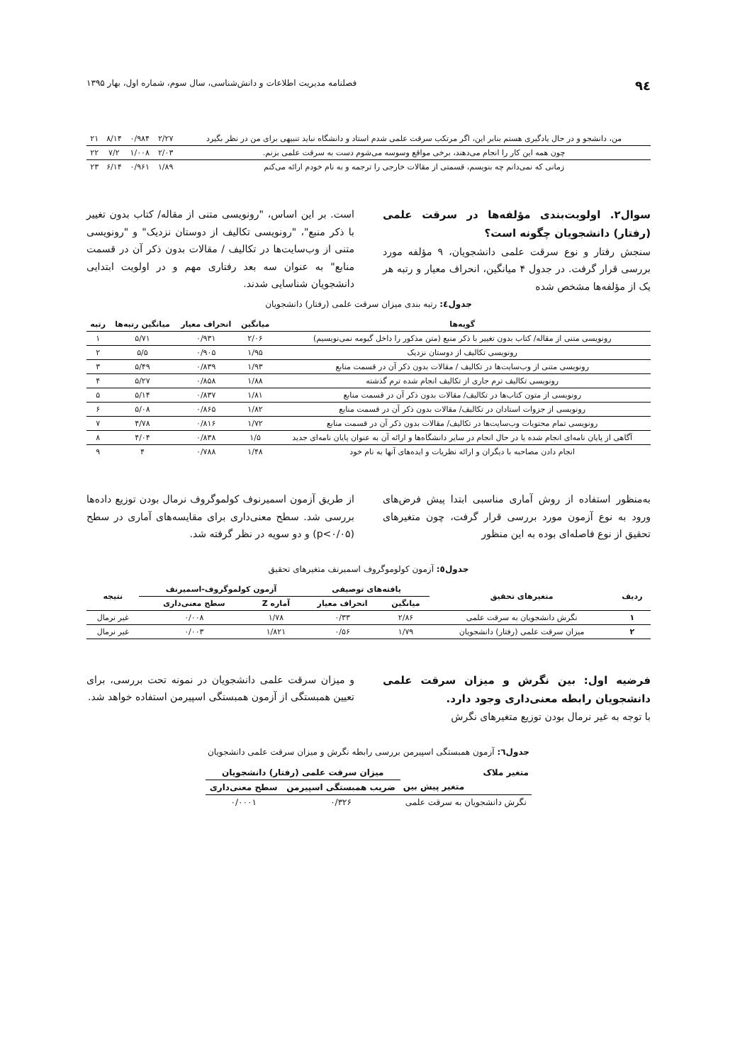۹٤ فصلنامه مدیریت اطلاعات و دانش‌شناسی، سال سوم، شماره اول، بهار ۱۳۹۵
| من، دانشجو و در حال یادگیری هستم بنابر این، اگر مرتکب سرقت علمی شدم استاد و دانشگاه نباید تنبیهی برای من در نظر بگیرد | ۲/۲۷ | ۰/۹۸۴ | ۸/۱۴ | ۲۱ |
| چون همه این کار را انجام می‌دهند، برخی مواقع وسوسه می‌شوم دست به سرقت علمی بزنم. | ۲/۰۳ | ۱/۰۰۸ | ۷/۲ | ۲۲ |
| زمانی که نمی‌دانم چه بنویسم، قسمتی از مقالات خارجی را ترجمه و به نام خودم ارائه می‌کنم | ۱/۸۹ | ۰/۹۶۱ | ۶/۱۴ | ۲۳ |
سوال۲. اولویت‌بندی مؤلفه‌ها در سرقت علمی (رفتار) دانشجویان چگونه است؟
سنجش رفتار و نوع سرقت علمی دانشجویان، ۹ مؤلفه مورد بررسی قرار گرفت. در جدول ۴ میانگین، انحراف معیار و رتبه هر یک از مؤلفه‌ها مشخص شده
است. بر این اساس، "رونویسی متنی از مقاله/ کتاب بدون تغییر با ذکر منبع"، "رونویسی تکالیف از دوستان نزدیک" و "رونویسی متنی از وب‌سایت‌ها در تکالیف / مقالات بدون ذکر آن در قسمت منابع" به عنوان سه بعد رفتاری مهم و در اولویت ابتدایی دانشجویان شناسایی شدند.
جدول٤: رتبه بندی میزان سرقت علمی (رفتار) دانشجویان
| گویه‌ها | میانگین | انحراف معیار | میانگین رتبه‌ها | رتبه |
| --- | --- | --- | --- | --- |
| رونویسی متنی از مقاله/ کتاب بدون تغییر با ذکر منبع (متن مذکور را داخل گیومه نمی‌نویسیم) | ۲/۰۶ | ۰/۹۳۱ | ۵/۷۱ | ۱ |
| رونویسی تکالیف از دوستان نزدیک | ۱/۹۵ | ۰/۹۰۵ | ۵/۵ | ۲ |
| رونویسی متنی از وب‌سایت‌ها در تکالیف / مقالات بدون ذکر آن در قسمت منابع | ۱/۹۳ | ۰/۸۳۹ | ۵/۴۹ | ۳ |
| رونویسی تکالیف ترم جاری از تکالیف انجام شده ترم گذشته | ۱/۸۸ | ۰/۸۵۸ | ۵/۲۷ | ۴ |
| رونویسی از متون کتاب‌ها در تکالیف/ مقالات بدون ذکر آن در قسمت منابع | ۱/۸۱ | ۰/۸۳۷ | ۵/۱۴ | ۵ |
| رونویسی از جزوات استادان در تکالیف/ مقالات بدون ذکر آن در قسمت منابع | ۱/۸۲ | ۰/۸۶۵ | ۵/۰۸ | ۶ |
| رونویسی تمام محتویات وب‌سایت‌ها در تکالیف/ مقالات بدون ذکر آن در قسمت منابع | ۱/۷۲ | ۰/۸۱۶ | ۴/۷۸ | ۷ |
| آگاهی از پایان نامه‌ای انجام شده یا در حال انجام در سایر دانشگاه‌ها و ارائه آن به عنوان پایان نامه‌ای جدید | ۱/۵ | ۰/۸۳۸ | ۴/۰۴ | ۸ |
| انجام دادن مصاحبه با دیگران و ارائه نظریات و ایده‌های آنها به نام خود | ۱/۴۸ | ۰/۷۸۸ | ۴ | ۹ |
به‌منظور استفاده از روش آماری مناسبی ابتدا پیش فرض‌های ورود به نوع آزمون مورد بررسی قرار گرفت، چون متغیرهای تحقیق از نوع فاصله‌ای بوده به این منظور
از طریق آزمون اسمیرنوف کولموگروف نرمال بودن توزیع داده‌ها بررسی شد. سطح معنی‌داری برای مقایسه‌های آماری در سطح (p<۰/۰۵) و دو سویه در نظر گرفته شد.
جدول٥: آزمون کولوموگروف اسمیرنف متغیرهای تحقیق
| ردیف | متغیرهای تحقیق | یافته‌های توصیفی | | آزمون کولموگروف-اسمیرنف | | نتیجه |
| --- | --- | --- | --- | --- | --- | --- |
| | | میانگین | انحراف معیار | آماره Z | سطح معنی‌داری | |
| ۱ | نگرش دانشجویان به سرقت علمی | ۲/۸۶ | ۰/۳۳ | ۱/۷۸ | ۰/۰۰۸ | غیر نرمال |
| ۲ | میزان سرقت علمی (رفتار) دانشجویان | ۱/۷۹ | ۰/۵۶ | ۱/۸۲۱ | ۰/۰۰۳ | غیر نرمال |
فرضیه اول: بین نگرش و میزان سرقت علمی دانشجویان رابطه معنی‌داری وجود دارد.
با توجه به غیر نرمال بودن توزیع متغیرهای نگرش
و میزان سرقت علمی دانشجویان در نمونه تحت بررسی، برای تعیین همبستگی از آزمون همبستگی اسپیرمن استفاده خواهد شد.
جدول٦: آزمون همبستگی اسپیرمن بررسی رابطه نگرش و میزان سرقت علمی دانشجویان
| متغیر ملاک | میزان سرقت علمی (رفتار) دانشجویان | |
| --- | --- | --- |
| متغیر پیش بین | ضریب همبستگی اسپیرمن | سطح معنی‌داری |
| نگرش دانشجویان به سرقت علمی | ۰/۳۲۶ | ۰/۰۰۰۱ |